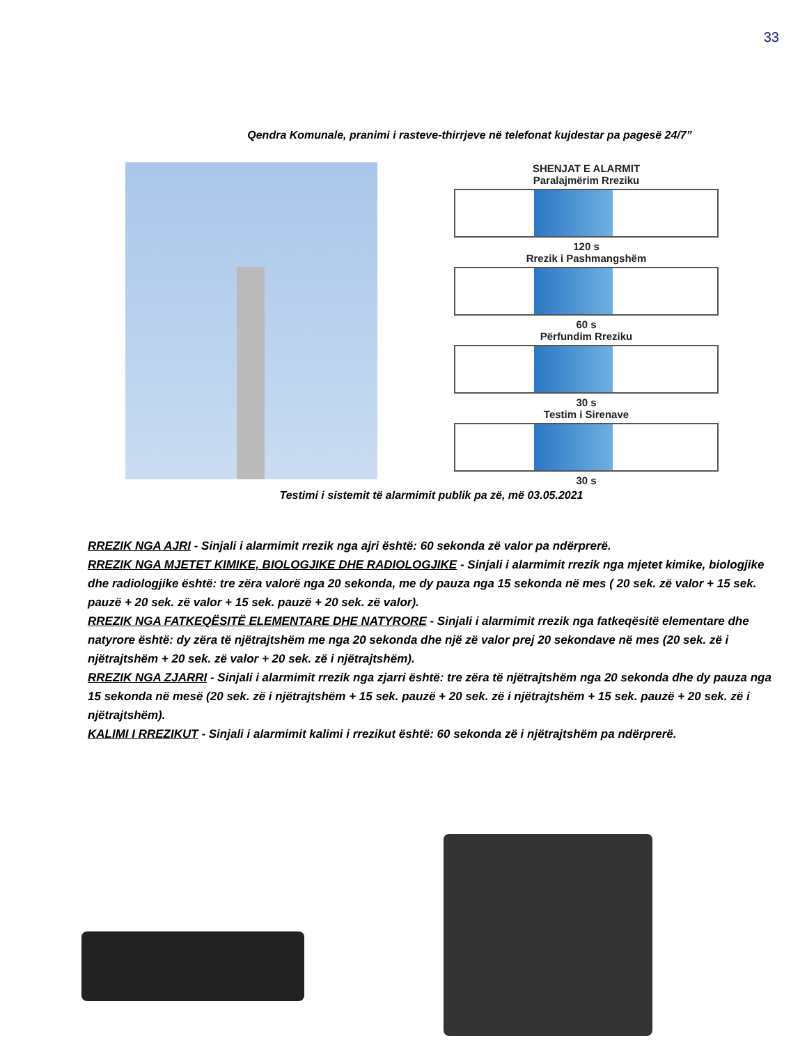33
Qendra Komunale, pranimi i rasteve-thirrjeve në telefonat kujdestar pa pagesë 24/7”
SHENJAT E ALARMIT
Paralajmërim Rreziku
120 s
Rrezik i Pashmangshëm
60 s
Përfundim Rreziku
30 s
Testim i Sirenave
30 s
Testimi i sistemit të alarmimit publik pa zë, më 03.05.2021
RREZIK NGA AJRI - Sinjali i alarmimit rrezik nga ajri është: 60 sekonda zë valor pa ndërprerë.
RREZIK NGA MJETET KIMIKE, BIOLOGJIKE DHE RADIOLOGJIKE - Sinjali i alarmimit rrezik nga mjetet kimike, biologjike dhe radiologjike është: tre zëra valorë nga 20 sekonda, me dy pauza nga 15 sekonda në mes ( 20 sek. zë valor + 15 sek. pauzë + 20 sek. zë valor + 15 sek. pauzë + 20 sek. zë valor).
RREZIK NGA FATKEQËSITË ELEMENTARE DHE NATYRORE - Sinjali i alarmimit rrezik nga fatkeqësitë elementare dhe natyrore është: dy zëra të njëtrajtshëm me nga 20 sekonda dhe një zë valor prej 20 sekondave në mes (20 sek. zë i njëtrajtshëm + 20 sek. zë valor + 20 sek. zë i njëtrajtshëm).
RREZIK NGA ZJARRI - Sinjali i alarmimit rrezik nga zjarri është: tre zëra të njëtrajtshëm nga 20 sekonda dhe dy pauza nga 15 sekonda në mesë (20 sek. zë i njëtrajtshëm + 15 sek. pauzë + 20 sek. zë i njëtrajtshëm + 15 sek. pauzë + 20 sek. zë i njëtrajtshëm).
KALIMI I RREZIKUT - Sinjali i alarmimit kalimi i rrezikut është: 60 sekonda zë i njëtrajtshëm pa ndërprerë.